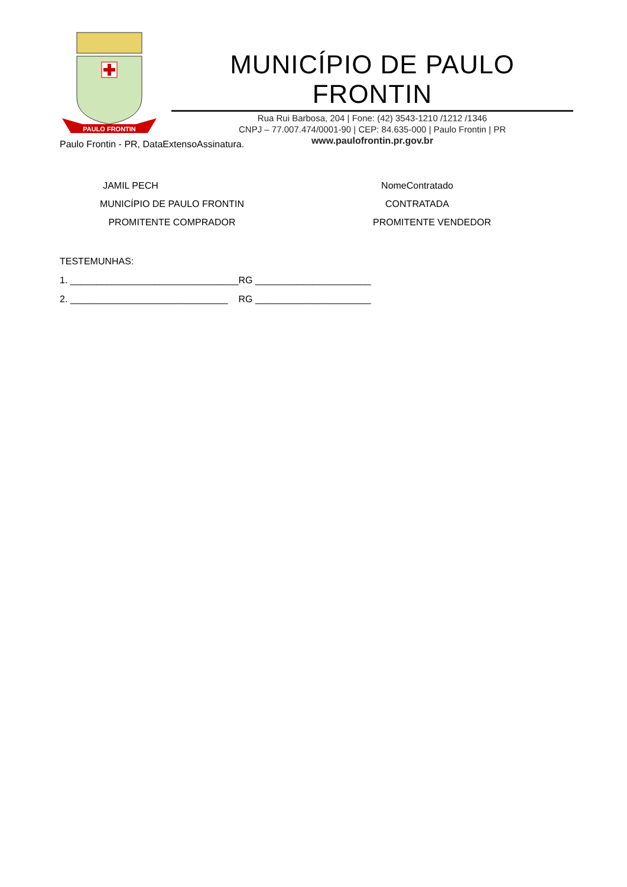PAULO FRONTIN
MUNICÍPIO DE PAULO FRONTIN
Rua Rui Barbosa, 204 | Fone: (42) 3543-1210 /1212 /1346
CNPJ – 77.007.474/0001-90 | CEP: 84.635-000 | Paulo Frontin | PR
www.paulofrontin.pr.gov.br
Paulo Frontin - PR, DataExtensoAssinatura.
JAMIL PECH
MUNICÍPIO DE PAULO FRONTIN
PROMITENTE COMPRADOR
NomeContratado
CONTRATADA
PROMITENTE VENDEDOR
TESTEMUNHAS:
1. ________________________________RG ______________________
2. ______________________________ RG ______________________